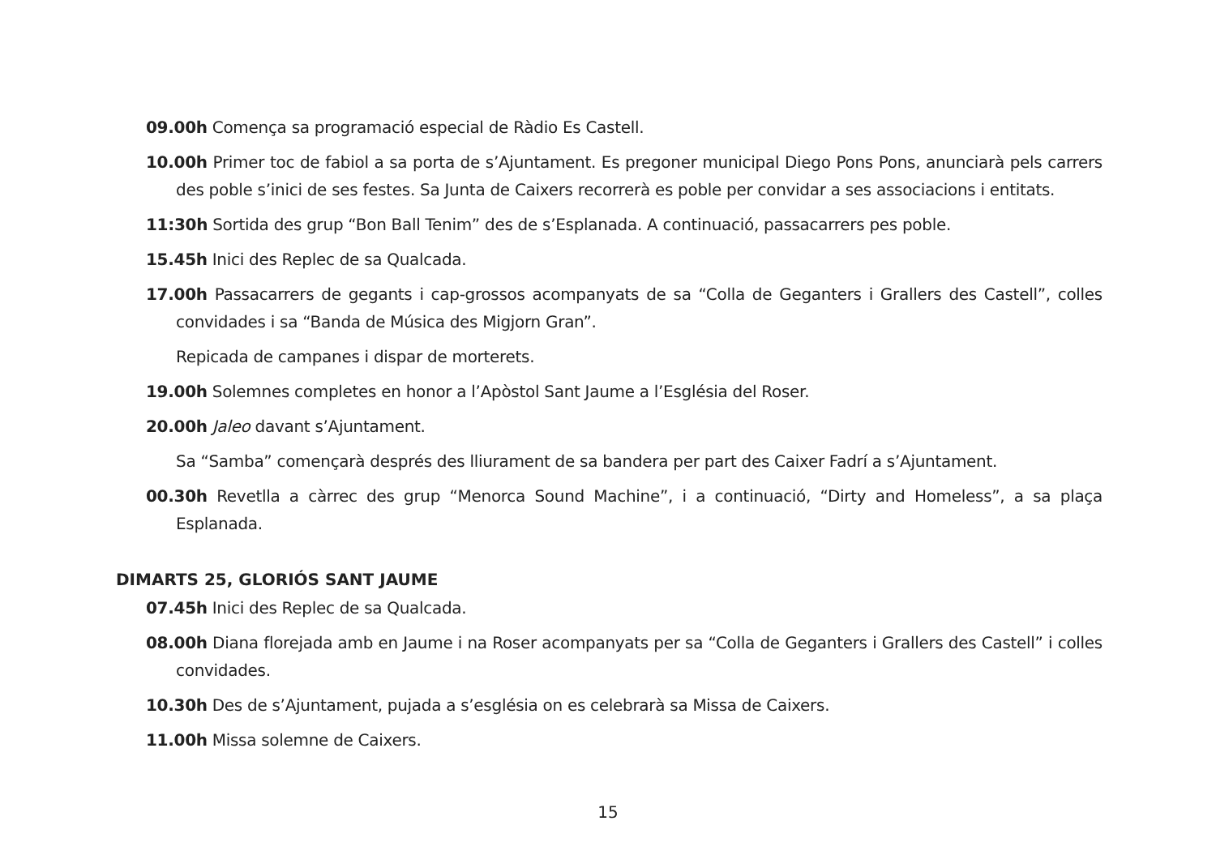09.00h Comença sa programació especial de Ràdio Es Castell.
10.00h Primer toc de fabiol a sa porta de s’Ajuntament. Es pregoner municipal Diego Pons Pons, anunciarà pels carrers des poble s’inici de ses festes. Sa Junta de Caixers recorrerà es poble per convidar a ses associacions i entitats.
11:30h Sortida des grup “Bon Ball Tenim” des de s’Esplanada. A continuació, passacarrers pes poble.
15.45h Inici des Replec de sa Qualcada.
17.00h Passacarrers de gegants i cap-grossos acompanyats de sa “Colla de Geganters i Grallers des Castell”, colles convidades i sa “Banda de Música des Migjorn Gran”.
Repicada de campanes i dispar de morterets.
19.00h Solemnes completes en honor a l’Apòstol Sant Jaume a l’Església del Roser.
20.00h Jaleo davant s’Ajuntament.
Sa “Samba” començarà després des lliurament de sa bandera per part des Caixer Fadrí a s’Ajuntament.
00.30h Revetlla a càrrec des grup “Menorca Sound Machine”, i a continuació, “Dirty and Homeless”, a sa plaça Esplanada.
DIMARTS 25, GLORIÓS SANT JAUME
07.45h Inici des Replec de sa Qualcada.
08.00h Diana florejada amb en Jaume i na Roser acompanyats per sa “Colla de Geganters i Grallers des Castell” i colles convidades.
10.30h Des de s’Ajuntament, pujada a s’església on es celebrarà sa Missa de Caixers.
11.00h Missa solemne de Caixers.
15